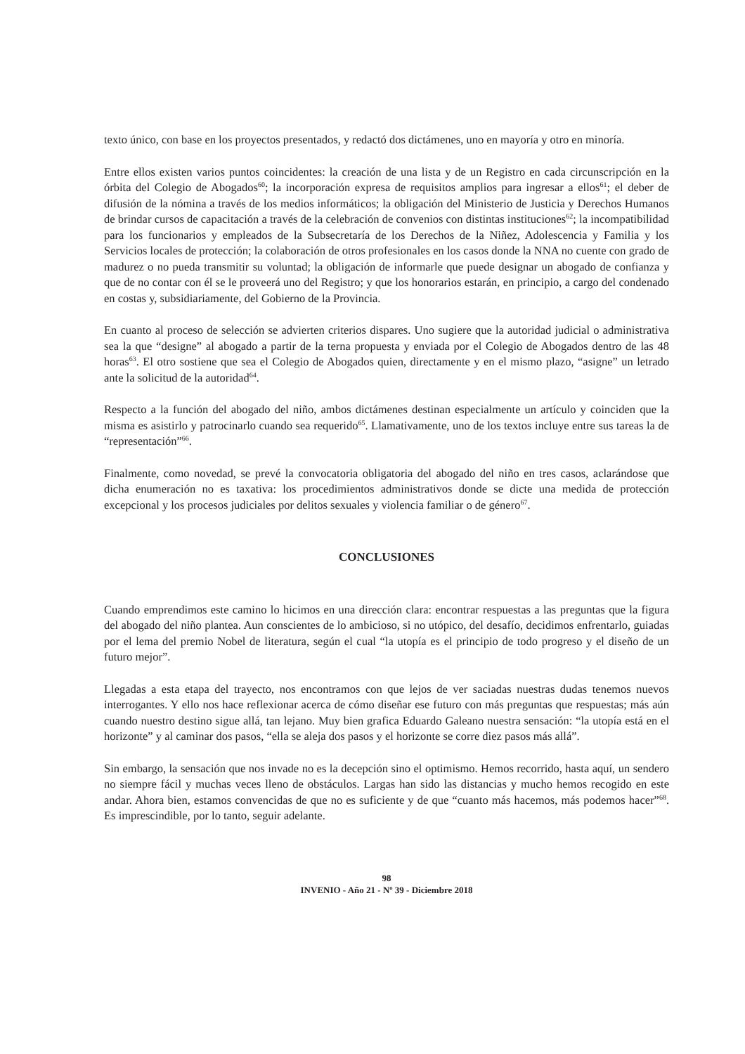texto único, con base en los proyectos presentados, y redactó dos dictámenes, uno en mayoría y otro en minoría.
Entre ellos existen varios puntos coincidentes: la creación de una lista y de un Registro en cada circunscripción en la órbita del Colegio de Abogados<sup>60</sup>; la incorporación expresa de requisitos amplios para ingresar a ellos<sup>61</sup>; el deber de difusión de la nómina a través de los medios informáticos; la obligación del Ministerio de Justicia y Derechos Humanos de brindar cursos de capacitación a través de la celebración de convenios con distintas instituciones<sup>62</sup>; la incompatibilidad para los funcionarios y empleados de la Subsecretaría de los Derechos de la Niñez, Adolescencia y Familia y los Servicios locales de protección; la colaboración de otros profesionales en los casos donde la NNA no cuente con grado de madurez o no pueda transmitir su voluntad; la obligación de informarle que puede designar un abogado de confianza y que de no contar con él se le proveerá uno del Registro; y que los honorarios estarán, en principio, a cargo del condenado en costas y, subsidiariamente, del Gobierno de la Provincia.
En cuanto al proceso de selección se advierten criterios dispares. Uno sugiere que la autoridad judicial o administrativa sea la que “designe” al abogado a partir de la terna propuesta y enviada por el Colegio de Abogados dentro de las 48 horas<sup>63</sup>. El otro sostiene que sea el Colegio de Abogados quien, directamente y en el mismo plazo, “asigne” un letrado ante la solicitud de la autoridad<sup>64</sup>.
Respecto a la función del abogado del niño, ambos dictámenes destinan especialmente un artículo y coinciden que la misma es asistirlo y patrocinarlo cuando sea requerido<sup>65</sup>. Llamativamente, uno de los textos incluye entre sus tareas la de “representación”<sup>66</sup>.
Finalmente, como novedad, se prevé la convocatoria obligatoria del abogado del niño en tres casos, aclarándose que dicha enumeración no es taxativa: los procedimientos administrativos donde se dicte una medida de protección excepcional y los procesos judiciales por delitos sexuales y violencia familiar o de género<sup>67</sup>.
CONCLUSIONES
Cuando emprendimos este camino lo hicimos en una dirección clara: encontrar respuestas a las preguntas que la figura del abogado del niño plantea. Aun conscientes de lo ambicioso, si no utópico, del desafío, decidimos enfrentarlo, guiadas por el lema del premio Nobel de literatura, según el cual “la utopía es el principio de todo progreso y el diseño de un futuro mejor”.
Llegadas a esta etapa del trayecto, nos encontramos con que lejos de ver saciadas nuestras dudas tenemos nuevos interrogantes. Y ello nos hace reflexionar acerca de cómo diseñar ese futuro con más preguntas que respuestas; más aún cuando nuestro destino sigue allá, tan lejano. Muy bien grafica Eduardo Galeano nuestra sensación: “la utopía está en el horizonte” y al caminar dos pasos, “ella se aleja dos pasos y el horizonte se corre diez pasos más allá”.
Sin embargo, la sensación que nos invade no es la decepción sino el optimismo. Hemos recorrido, hasta aquí, un sendero no siempre fácil y muchas veces lleno de obstáculos. Largas han sido las distancias y mucho hemos recogido en este andar. Ahora bien, estamos convencidas de que no es suficiente y de que “cuanto más hacemos, más podemos hacer”<sup>68</sup>. Es imprescindible, por lo tanto, seguir adelante.
98
INVENIO - Año 21 - Nº 39 - Diciembre 2018